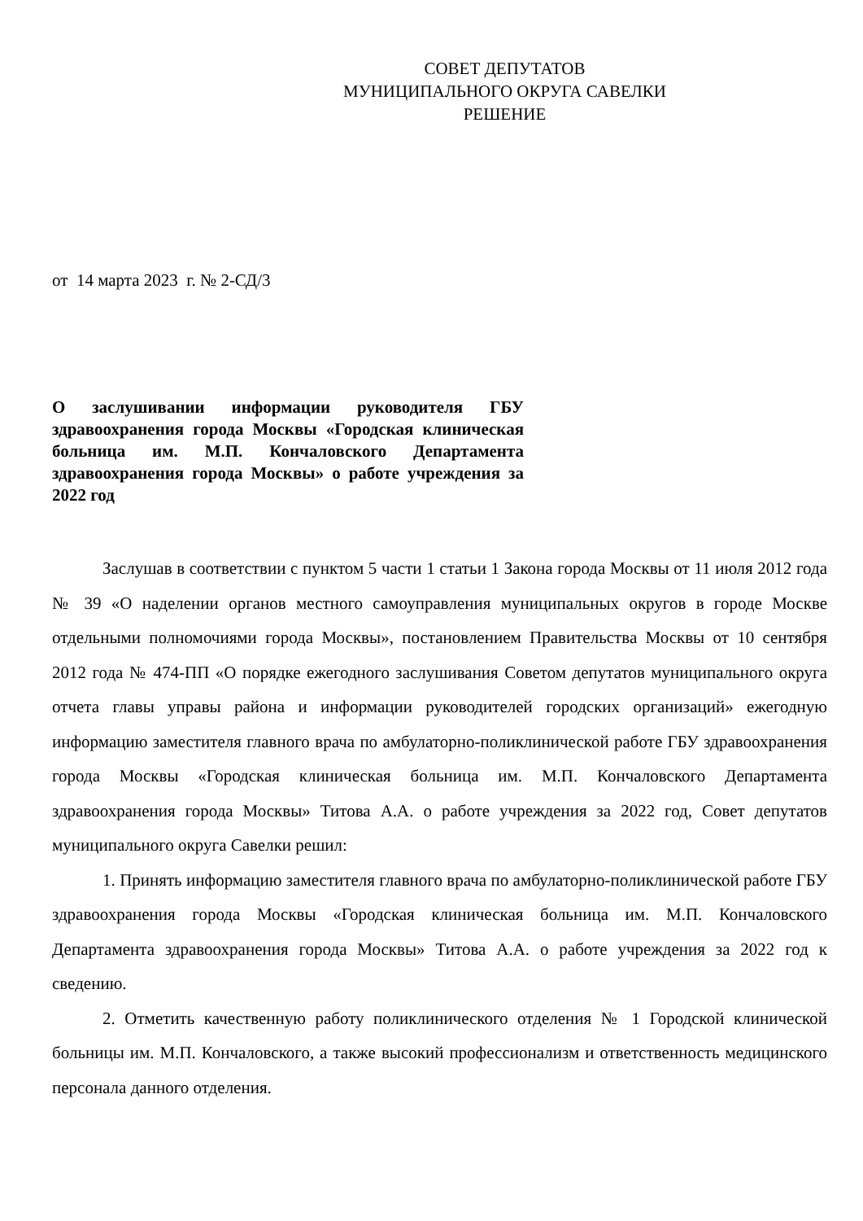СОВЕТ ДЕПУТАТОВ
МУНИЦИПАЛЬНОГО ОКРУГА САВЕЛКИ
РЕШЕНИЕ
от 14 марта 2023 г. № 2-СД/3
О заслушивании информации руководителя ГБУ здравоохранения города Москвы «Городская клиническая больница им. М.П. Кончаловского Департамента здравоохранения города Москвы» о работе учреждения за 2022 год
Заслушав в соответствии с пунктом 5 части 1 статьи 1 Закона города Москвы от 11 июля 2012 года № 39 «О наделении органов местного самоуправления муниципальных округов в городе Москве отдельными полномочиями города Москвы», постановлением Правительства Москвы от 10 сентября 2012 года № 474-ПП «О порядке ежегодного заслушивания Советом депутатов муниципального округа отчета главы управы района и информации руководителей городских организаций» ежегодную информацию заместителя главного врача по амбулаторно-поликлинической работе ГБУ здравоохранения города Москвы «Городская клиническая больница им. М.П. Кончаловского Департамента здравоохранения города Москвы» Титова А.А. о работе учреждения за 2022 год, Совет депутатов муниципального округа Савелки решил:
1. Принять информацию заместителя главного врача по амбулаторно-поликлинической работе ГБУ здравоохранения города Москвы «Городская клиническая больница им. М.П. Кончаловского Департамента здравоохранения города Москвы» Титова А.А. о работе учреждения за 2022 год к сведению.
2. Отметить качественную работу поликлинического отделения № 1 Городской клинической больницы им. М.П. Кончаловского, а также высокий профессионализм и ответственность медицинского персонала данного отделения.